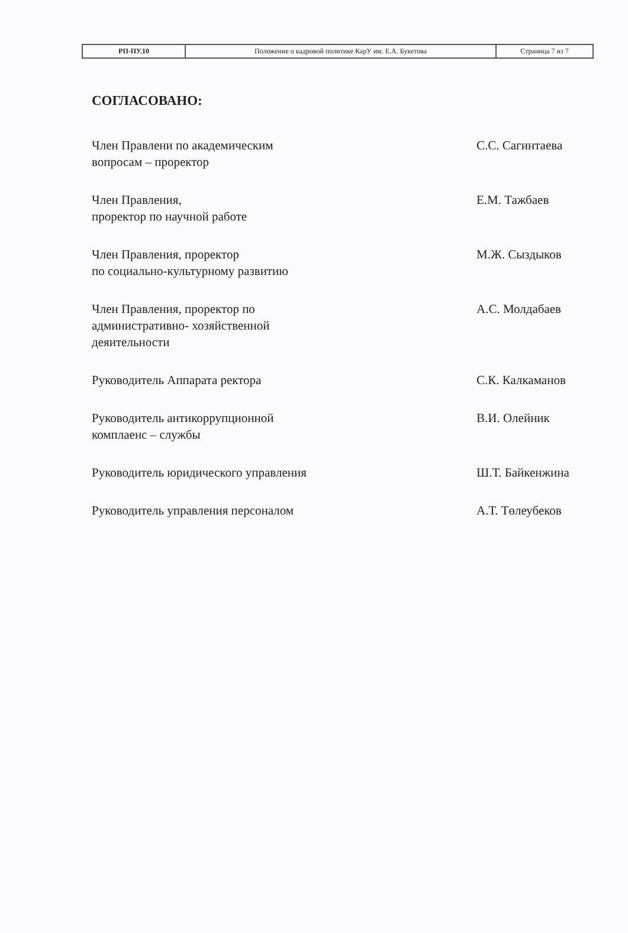| РП-ПУ.10 | Положение о кадровой политике КарУ им. Е.А. Букетова | Страница 7 из 7 |
СОГЛАСОВАНО:
| Член Правлени по академическим вопросам – проректор | | С.С. Сагинтаева |
| Член Правления, проректор по научной работе | | Е.М. Тажбаев |
| Член Правления, проректор по социально-культурному развитию | | М.Ж. Сыздыков |
| Член Правления, проректор по административно- хозяйственной деяительности | | А.С. Молдабаев |
| Руководитель Аппарата ректора | | С.К. Калкаманов |
| Руководитель антикоррупционной комплаенс – службы | | В.И. Олейник |
| Руководитель юридического управления | | Ш.Т. Байкенжина |
| Руководитель управления персоналом | | А.Т. Төлеубеков |